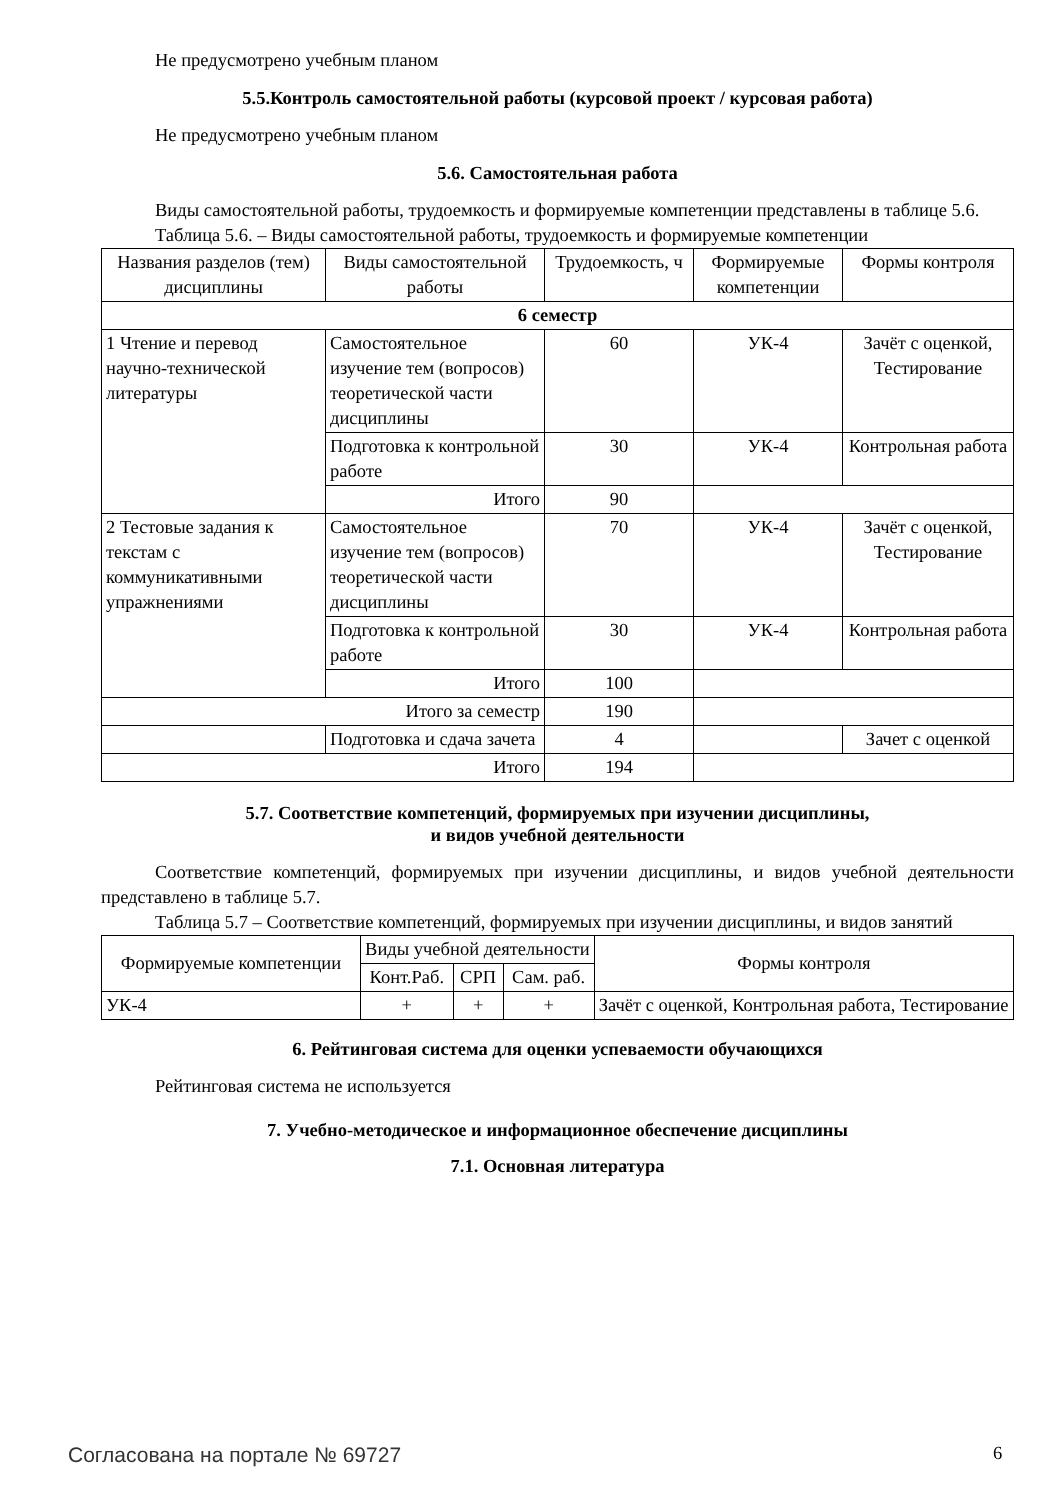Не предусмотрено учебным планом
5.5.Контроль самостоятельной работы (курсовой проект / курсовая работа)
Не предусмотрено учебным планом
5.6. Самостоятельная работа
Виды самостоятельной работы, трудоемкость и формируемые компетенции представлены в таблице 5.6.
Таблица 5.6. – Виды самостоятельной работы, трудоемкость и формируемые компетенции
| Названия разделов (тем) дисциплины | Виды самостоятельной работы | Трудоемкость, ч | Формируемые компетенции | Формы контроля |
| --- | --- | --- | --- | --- |
| 6 семестр | | | | |
| 1 Чтение и перевод научно-технической литературы | Самостоятельное изучение тем (вопросов) теоретической части дисциплины | 60 | УК-4 | Зачёт с оценкой, Тестирование |
| | Подготовка к контрольной работе | 30 | УК-4 | Контрольная работа |
| | Итого | 90 | | |
| 2 Тестовые задания к текстам с коммуникативными упражнениями | Самостоятельное изучение тем (вопросов) теоретической части дисциплины | 70 | УК-4 | Зачёт с оценкой, Тестирование |
| | Подготовка к контрольной работе | 30 | УК-4 | Контрольная работа |
| | Итого | 100 | | |
| Итого за семестр | | 190 | | |
| | Подготовка и сдача зачета | 4 | | Зачет с оценкой |
| Итого | | 194 | | |
5.7. Соответствие компетенций, формируемых при изучении дисциплины,
и видов учебной деятельности
Соответствие компетенций, формируемых при изучении дисциплины, и видов учебной деятельности представлено в таблице 5.7.
Таблица 5.7 – Соответствие компетенций, формируемых при изучении дисциплины, и видов занятий
| Формируемые компетенции | Виды учебной деятельности | | | Формы контроля |
| --- | --- | --- | --- | --- |
| | Конт.Раб. | СРП | Сам. раб. | |
| УК-4 | + | + | + | Зачёт с оценкой, Контрольная работа, Тестирование |
6. Рейтинговая система для оценки успеваемости обучающихся
Рейтинговая система не используется
7. Учебно-методическое и информационное обеспечение дисциплины
7.1. Основная литература
Согласована на портале № 69727 6